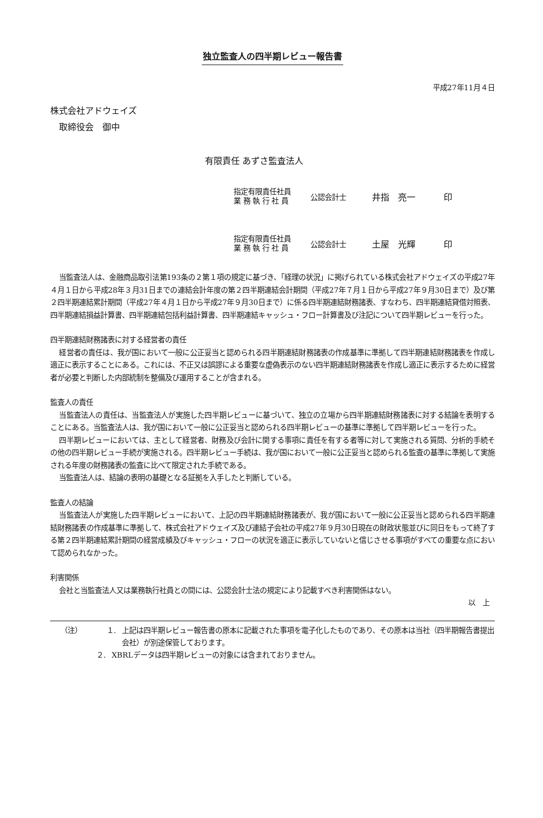独立監査人の四半期レビュー報告書
平成27年11月４日
株式会社アドウェイズ
　取締役会　御中
有限責任 あずさ監査法人
指定有限責任社員
業 務 執 行 社 員
公認会計士
井指　亮一 印
指定有限責任社員
業 務 執 行 社 員
公認会計士
土屋　光輝 印
当監査法人は、金融商品取引法第193条の２第１項の規定に基づき、「経理の状況」に掲げられている株式会社アドウェイズの平成27年４月１日から平成28年３月31日までの連結会計年度の第２四半期連結会計期間（平成27年７月１日から平成27年９月30日まで）及び第２四半期連結累計期間（平成27年４月１日から平成27年９月30日まで）に係る四半期連結財務諸表、すなわち、四半期連結貸借対照表、四半期連結損益計算書、四半期連結包括利益計算書、四半期連結キャッシュ・フロー計算書及び注記について四半期レビューを行った。
四半期連結財務諸表に対する経営者の責任
経営者の責任は、我が国において一般に公正妥当と認められる四半期連結財務諸表の作成基準に準拠して四半期連結財務諸表を作成し適正に表示することにある。これには、不正又は誤謬による重要な虚偽表示のない四半期連結財務諸表を作成し適正に表示するために経営者が必要と判断した内部統制を整備及び運用することが含まれる。
監査人の責任
当監査法人の責任は、当監査法人が実施した四半期レビューに基づいて、独立の立場から四半期連結財務諸表に対する結論を表明することにある。当監査法人は、我が国において一般に公正妥当と認められる四半期レビューの基準に準拠して四半期レビューを行った。
四半期レビューにおいては、主として経営者、財務及び会計に関する事項に責任を有する者等に対して実施される質問、分析的手続その他の四半期レビュー手続が実施される。四半期レビュー手続は、我が国において一般に公正妥当と認められる監査の基準に準拠して実施される年度の財務諸表の監査に比べて限定された手続である。
当監査法人は、結論の表明の基礎となる証拠を入手したと判断している。
監査人の結論
当監査法人が実施した四半期レビューにおいて、上記の四半期連結財務諸表が、我が国において一般に公正妥当と認められる四半期連結財務諸表の作成基準に準拠して、株式会社アドウェイズ及び連結子会社の平成27年９月30日現在の財政状態並びに同日をもって終了する第２四半期連結累計期間の経営成績及びキャッシュ・フローの状況を適正に表示していないと信じさせる事項がすべての重要な点において認められなかった。
利害関係
会社と当監査法人又は業務執行社員との間には、公認会計士法の規定により記載すべき利害関係はない。
以　上
（注） １. 上記は四半期レビュー報告書の原本に記載された事項を電子化したものであり、その原本は当社（四半期報告書提出会社）が別途保管しております。
２. XBRLデータは四半期レビューの対象には含まれておりません。